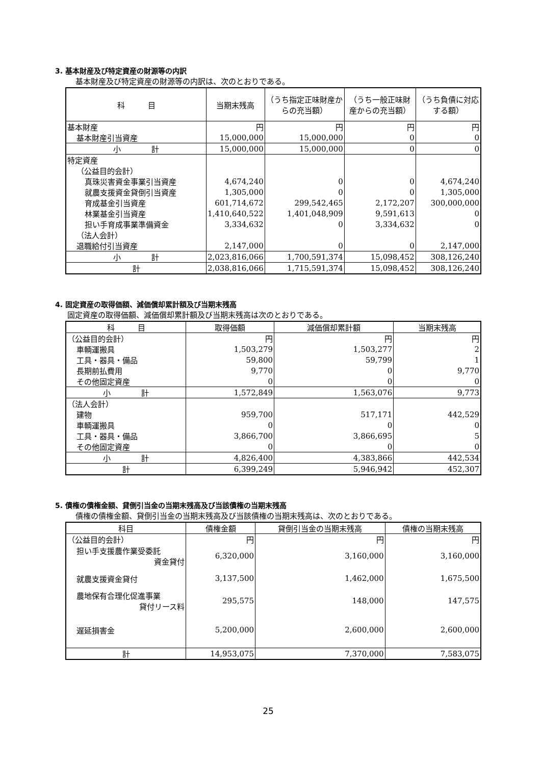3. 基本財産及び特定資産の財源等の内訳
基本財産及び特定資産の財源等の内訳は、次のとおりである。
| 科 目 | 当期末残高 | （うち指定正味財産からの充当額） | （うち一般正味財産からの充当額） | （うち負債に対応する額） |
| --- | --- | --- | --- | --- |
| 基本財産 | 円 | 円 | 円 | 円 |
| 基本財産引当資産 | 15,000,000 | 15,000,000 | 0 | 0 |
| 小 計 | 15,000,000 | 15,000,000 | 0 | 0 |
| 特定資産 | | | | |
| （公益目的会計） | | | | |
| 真珠災害資金事業引当資産 | 4,674,240 | 0 | 0 | 4,674,240 |
| 就農支援資金貸倒引当資産 | 1,305,000 | 0 | 0 | 1,305,000 |
| 育成基金引当資産 | 601,714,672 | 299,542,465 | 2,172,207 | 300,000,000 |
| 林業基金引当資産 | 1,410,640,522 | 1,401,048,909 | 9,591,613 | 0 |
| 担い手育成事業準備資金 | 3,334,632 | 0 | 3,334,632 | 0 |
| （法人会計） | | | | |
| 退職給付引当資産 | 2,147,000 | 0 | 0 | 2,147,000 |
| 小 計 | 2,023,816,066 | 1,700,591,374 | 15,098,452 | 308,126,240 |
| 計 | 2,038,816,066 | 1,715,591,374 | 15,098,452 | 308,126,240 |
4. 固定資産の取得価額、減価償却累計額及び当期末残高
固定資産の取得価額、減価償却累計額及び当期末残高は次のとおりである。
| 科 目 | 取得価額 | 減価償却累計額 | 当期末残高 |
| --- | --- | --- | --- |
| （公益目的会計） | 円 | 円 | 円 |
| 車輌運搬具 | 1,503,279 | 1,503,277 | 2 |
| 工具・器具・備品 | 59,800 | 59,799 | 1 |
| 長期前払費用 | 9,770 | 0 | 9,770 |
| その他固定資産 | 0 | 0 | 0 |
| 小 計 | 1,572,849 | 1,563,076 | 9,773 |
| （法人会計） | | | |
| 建物 | 959,700 | 517,171 | 442,529 |
| 車輌運搬具 | 0 | 0 | 0 |
| 工具・器具・備品 | 3,866,700 | 3,866,695 | 5 |
| その他固定資産 | 0 | 0 | 0 |
| 小 計 | 4,826,400 | 4,383,866 | 442,534 |
| 計 | 6,399,249 | 5,946,942 | 452,307 |
5. 債権の債権金額、貸倒引当金の当期末残高及び当該債権の当期末残高
債権の債権金額、貸倒引当金の当期末残高及び当該債権の当期末残高は、次のとおりである。
| 科目 | 債権金額 | 貸倒引当金の当期末残高 | 債権の当期末残高 |
| --- | --- | --- | --- |
| （公益目的会計） | 円 | 円 | 円 |
| 担い手支援農作業受委託 資金貸付 | 6,320,000 | 3,160,000 | 3,160,000 |
| 就農支援資金貸付 | 3,137,500 | 1,462,000 | 1,675,500 |
| 農地保有合理化促進事業 貸付リース料 | 295,575 | 148,000 | 147,575 |
| 遅延損害金 | 5,200,000 | 2,600,000 | 2,600,000 |
| 計 | 14,953,075 | 7,370,000 | 7,583,075 |
25